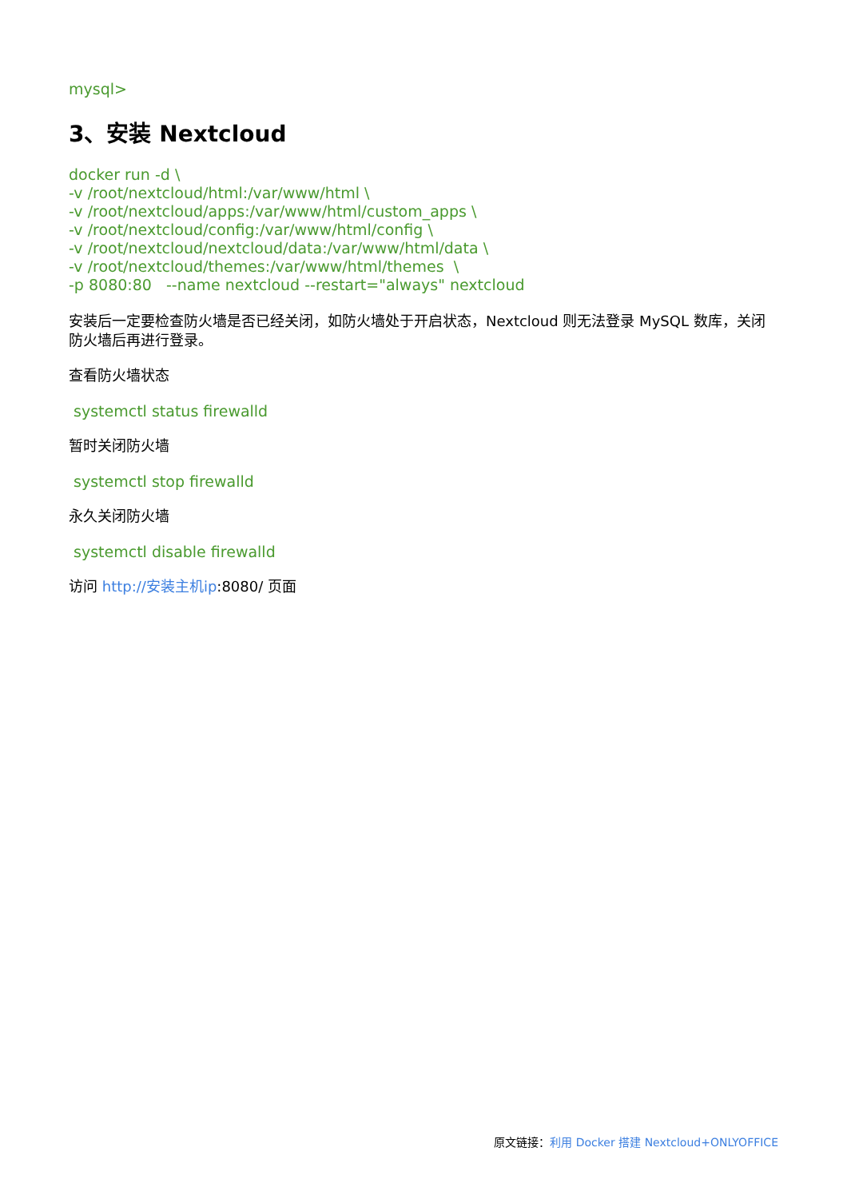mysql>
3、安装 Nextcloud
docker run -d \
-v /root/nextcloud/html:/var/www/html \
-v /root/nextcloud/apps:/var/www/html/custom_apps \
-v /root/nextcloud/config:/var/www/html/config \
-v /root/nextcloud/nextcloud/data:/var/www/html/data \
-v /root/nextcloud/themes:/var/www/html/themes \
-p 8080:80 --name nextcloud --restart="always" nextcloud
安装后一定要检查防火墙是否已经关闭，如防火墙处于开启状态，Nextcloud 则无法登录 MySQL 数库，关闭防火墙后再进行登录。
查看防火墙状态
systemctl status firewalld
暂时关闭防火墙
systemctl stop firewalld
永久关闭防火墙
systemctl disable firewalld
访问 http://安装主机ip:8080/ 页面
原文链接：利用 Docker 搭建 Nextcloud+ONLYOFFICE